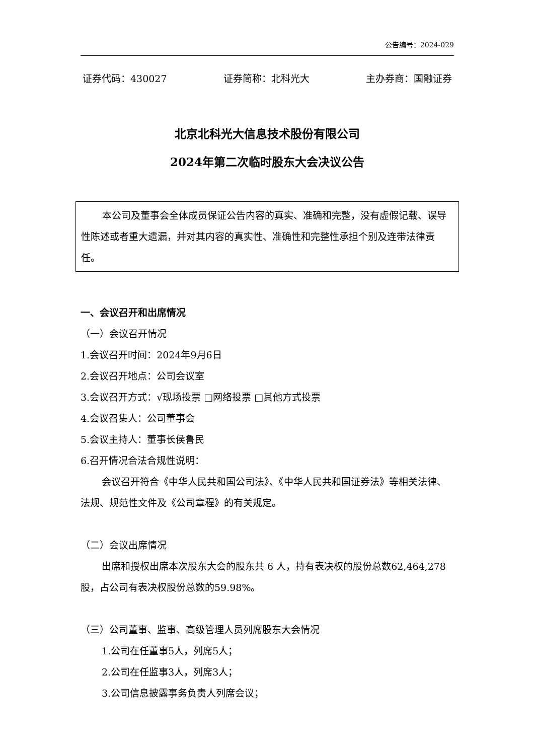公告编号：2024-029
证券代码：430027 证券简称：北科光大 主办券商：国融证券
北京北科光大信息技术股份有限公司
2024年第二次临时股东大会决议公告
本公司及董事会全体成员保证公告内容的真实、准确和完整，没有虚假记载、误导性陈述或者重大遗漏，并对其内容的真实性、准确性和完整性承担个别及连带法律责任。
一、会议召开和出席情况
（一）会议召开情况
1.会议召开时间：2024年9月6日
2.会议召开地点：公司会议室
3.会议召开方式：√现场投票 □网络投票 □其他方式投票
4.会议召集人：公司董事会
5.会议主持人：董事长侯鲁民
6.召开情况合法合规性说明：
会议召开符合《中华人民共和国公司法》、《中华人民共和国证券法》等相关法律、法规、规范性文件及《公司章程》的有关规定。
（二）会议出席情况
出席和授权出席本次股东大会的股东共 6 人，持有表决权的股份总数62,464,278股，占公司有表决权股份总数的59.98%。
（三）公司董事、监事、高级管理人员列席股东大会情况
1.公司在任董事5人，列席5人；
2.公司在任监事3人，列席3人；
3.公司信息披露事务负责人列席会议；